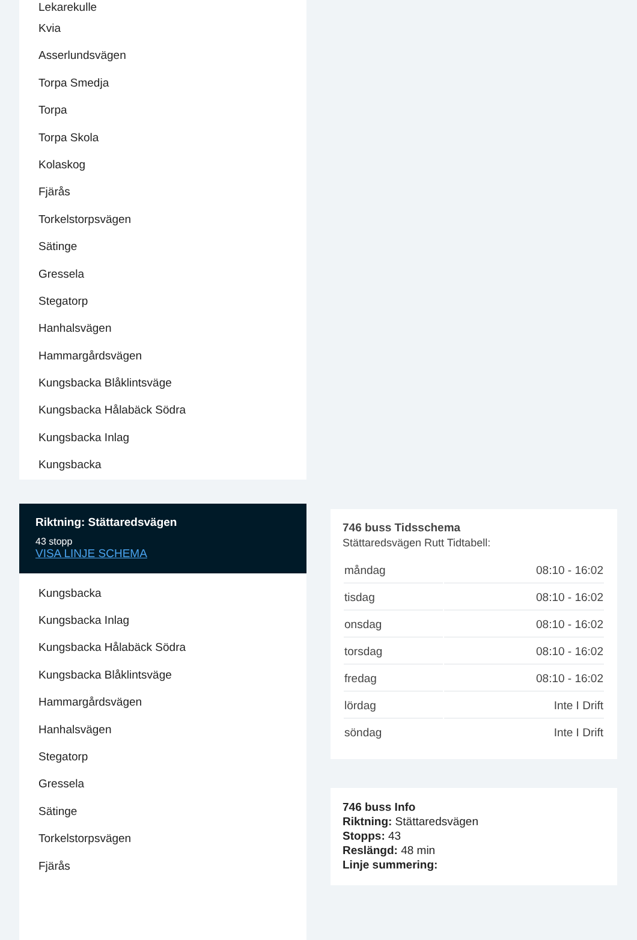Lekarekulle
Kvia
Asserlundsvägen
Torpa Smedja
Torpa
Torpa Skola
Kolaskog
Fjärås
Torkelstorpsvägen
Sätinge
Gressela
Stegatorp
Hanhalsvägen
Hammargårdsvägen
Kungsbacka Blåklintsväge
Kungsbacka Hålabäck Södra
Kungsbacka Inlag
Kungsbacka
Riktning: Stättaredsvägen
43 stopp
VISA LINJE SCHEMA
Kungsbacka
Kungsbacka Inlag
Kungsbacka Hålabäck Södra
Kungsbacka Blåklintsväge
Hammargårdsvägen
Hanhalsvägen
Stegatorp
Gressela
Sätinge
Torkelstorpsvägen
Fjärås
746 buss Tidsschema
Stättaredsvägen Rutt Tidtabell:
| måndag | 08:10 - 16:02 |
| tisdag | 08:10 - 16:02 |
| onsdag | 08:10 - 16:02 |
| torsdag | 08:10 - 16:02 |
| fredag | 08:10 - 16:02 |
| lördag | Inte I Drift |
| söndag | Inte I Drift |
746 buss Info
Riktning: Stättaredsvägen
Stopps: 43
Reslängd: 48 min
Linje summering: